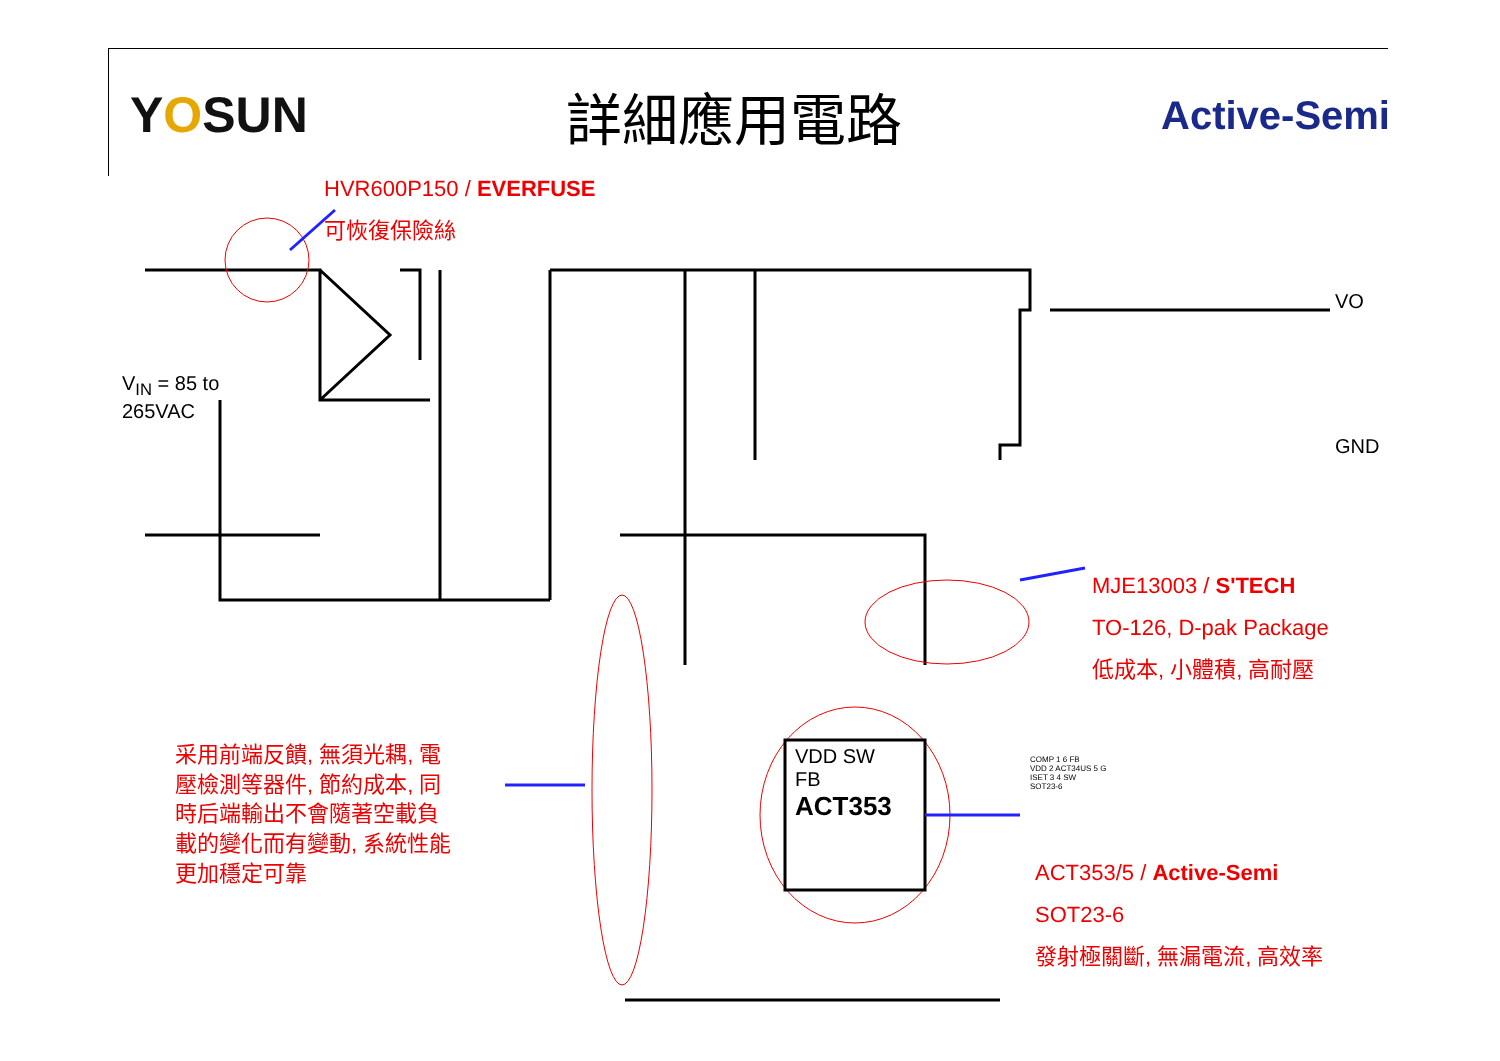YOSUN 詳細應用電路
Active-Semi
HVR600P150 / EVERFUSE
可恢復保險絲
V<sub>IN</sub> = 85 to
265VAC
VO
GND
VDD SW
FB
ACT353
MJE13003 / S'TECH
TO-126, D-pak Package
低成本, 小體積, 高耐壓
采用前端反饋, 無須光耦, 電
壓檢測等器件, 節約成本, 同
時后端輸出不會隨著空載負
載的變化而有變動, 系統性能
更加穩定可靠
COMP 1 6 FB
VDD 2 ACT34US 5 G
ISET 3 4 SW
SOT23-6
ACT353/5 / Active-Semi
SOT23-6
發射極關斷, 無漏電流, 高效率